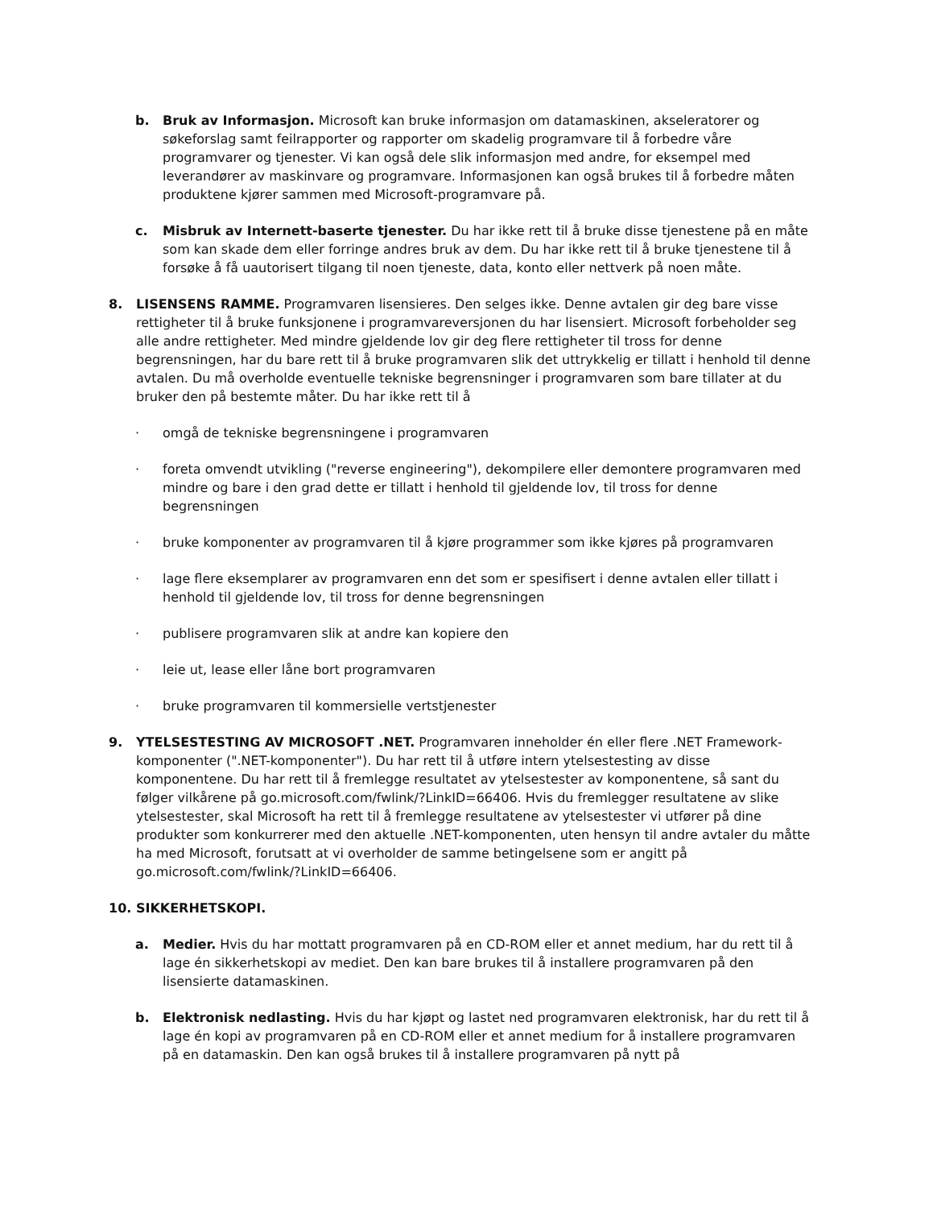b. Bruk av Informasjon. Microsoft kan bruke informasjon om datamaskinen, akseleratorer og søkeforslag samt feilrapporter og rapporter om skadelig programvare til å forbedre våre programvarer og tjenester. Vi kan også dele slik informasjon med andre, for eksempel med leverandører av maskinvare og programvare. Informasjonen kan også brukes til å forbedre måten produktene kjører sammen med Microsoft-programvare på.
c. Misbruk av Internett-baserte tjenester. Du har ikke rett til å bruke disse tjenestene på en måte som kan skade dem eller forringe andres bruk av dem. Du har ikke rett til å bruke tjenestene til å forsøke å få uautorisert tilgang til noen tjeneste, data, konto eller nettverk på noen måte.
8. LISENSENS RAMME. Programvaren lisensieres. Den selges ikke. Denne avtalen gir deg bare visse rettigheter til å bruke funksjonene i programvareversjonen du har lisensiert. Microsoft forbeholder seg alle andre rettigheter. Med mindre gjeldende lov gir deg flere rettigheter til tross for denne begrensningen, har du bare rett til å bruke programvaren slik det uttrykkelig er tillatt i henhold til denne avtalen. Du må overholde eventuelle tekniske begrensninger i programvaren som bare tillater at du bruker den på bestemte måter. Du har ikke rett til å
· omgå de tekniske begrensningene i programvaren
· foreta omvendt utvikling ("reverse engineering"), dekompilere eller demontere programvaren med mindre og bare i den grad dette er tillatt i henhold til gjeldende lov, til tross for denne begrensningen
· bruke komponenter av programvaren til å kjøre programmer som ikke kjøres på programvaren
· lage flere eksemplarer av programvaren enn det som er spesifisert i denne avtalen eller tillatt i henhold til gjeldende lov, til tross for denne begrensningen
· publisere programvaren slik at andre kan kopiere den
· leie ut, lease eller låne bort programvaren
· bruke programvaren til kommersielle vertstjenester
9. YTELSESTESTING AV MICROSOFT .NET. Programvaren inneholder én eller flere .NET Framework-komponenter (".NET-komponenter"). Du har rett til å utføre intern ytelsestesting av disse komponentene. Du har rett til å fremlegge resultatet av ytelsestester av komponentene, så sant du følger vilkårene på go.microsoft.com/fwlink/?LinkID=66406. Hvis du fremlegger resultatene av slike ytelsestester, skal Microsoft ha rett til å fremlegge resultatene av ytelsestester vi utfører på dine produkter som konkurrerer med den aktuelle .NET-komponenten, uten hensyn til andre avtaler du måtte ha med Microsoft, forutsatt at vi overholder de samme betingelsene som er angitt på go.microsoft.com/fwlink/?LinkID=66406.
10. SIKKERHETSKOPI.
a. Medier. Hvis du har mottatt programvaren på en CD-ROM eller et annet medium, har du rett til å lage én sikkerhetskopi av mediet. Den kan bare brukes til å installere programvaren på den lisensierte datamaskinen.
b. Elektronisk nedlasting. Hvis du har kjøpt og lastet ned programvaren elektronisk, har du rett til å lage én kopi av programvaren på en CD-ROM eller et annet medium for å installere programvaren på en datamaskin. Den kan også brukes til å installere programvaren på nytt på